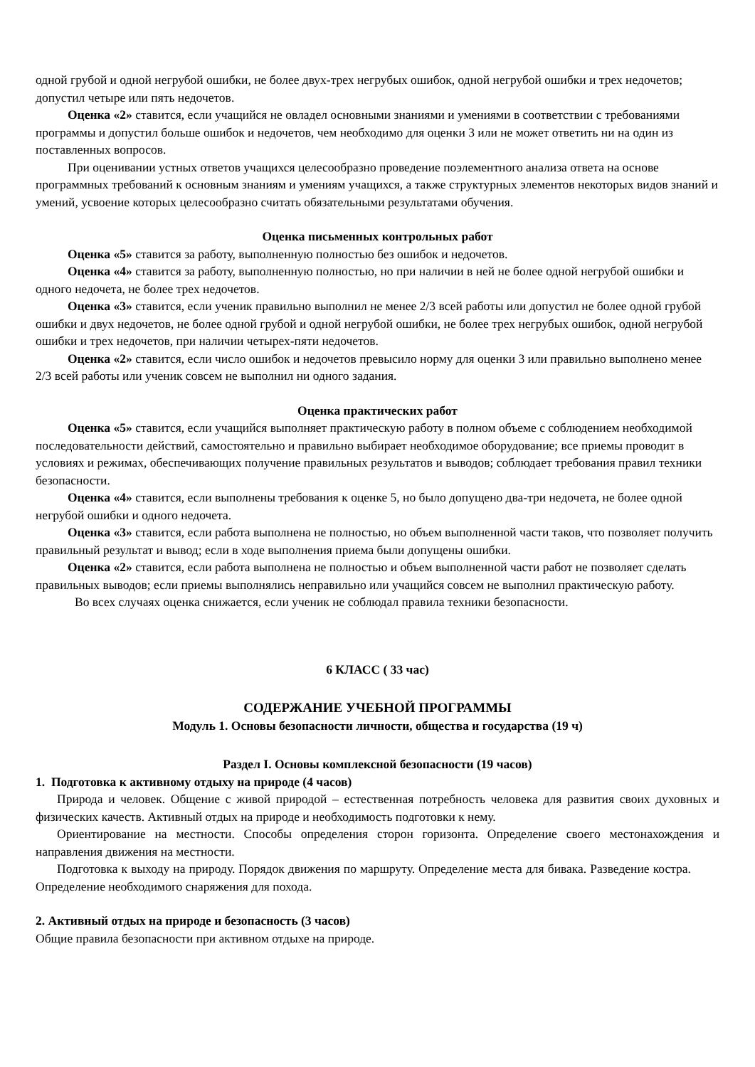одной грубой и одной негрубой ошибки, не более двух-трех негрубых ошибок, одной негрубой ошибки и трех недочетов; допустил четыре или пять недочетов.
Оценка «2» ставится, если учащийся не овладел основными знаниями и умениями в соответствии с требованиями программы и допустил больше ошибок и недочетов, чем необходимо для оценки 3 или не может ответить ни на один из поставленных вопросов.
При оценивании устных ответов учащихся целесообразно проведение поэлементного анализа ответа на основе программных требований к основным знаниям и умениям учащихся, а также структурных элементов некоторых видов знаний и умений, усвоение которых целесообразно считать обязательными результатами обучения.
Оценка письменных контрольных работ
Оценка «5» ставится за работу, выполненную полностью без ошибок и недочетов.
Оценка «4» ставится за работу, выполненную полностью, но при наличии в ней не более одной негрубой ошибки и одного недочета, не более трех недочетов.
Оценка «3» ставится, если ученик правильно выполнил не менее 2/3 всей работы или допустил не более одной грубой ошибки и двух недочетов, не более одной грубой и одной негрубой ошибки, не более трех негрубых ошибок, одной негрубой ошибки и трех недочетов, при наличии четырех-пяти недочетов.
Оценка «2» ставится, если число ошибок и недочетов превысило норму для оценки 3 или правильно выполнено менее 2/3 всей работы или ученик совсем не выполнил ни одного задания.
Оценка практических работ
Оценка «5» ставится, если учащийся выполняет практическую работу в полном объеме с соблюдением необходимой последовательности действий, самостоятельно и правильно выбирает необходимое оборудование; все приемы проводит в условиях и режимах, обеспечивающих получение правильных результатов и выводов; соблюдает требования правил техники безопасности.
Оценка «4» ставится, если выполнены требования к оценке 5, но было допущено два-три недочета, не более одной негрубой ошибки и одного недочета.
Оценка «3» ставится, если работа выполнена не полностью, но объем выполненной части таков, что позволяет получить правильный результат и вывод; если в ходе выполнения приема были допущены ошибки.
Оценка «2» ставится, если работа выполнена не полностью и объем выполненной части работ не позволяет сделать правильных выводов; если приемы выполнялись неправильно или учащийся совсем не выполнил практическую работу.
Во всех случаях оценка снижается, если ученик не соблюдал правила техники безопасности.
6 КЛАСС ( 33 час)
СОДЕРЖАНИЕ УЧЕБНОЙ ПРОГРАММЫ
Модуль 1. Основы безопасности личности, общества и государства (19 ч)
Раздел I. Основы комплексной безопасности (19 часов)
1. Подготовка к активному отдыху на природе (4 часов)
Природа и человек. Общение с живой природой – естественная потребность человека для развития своих духовных и физических качеств. Активный отдых на природе и необходимость подготовки к нему.
Ориентирование на местности. Способы определения сторон горизонта. Определение своего местонахождения и направления движения на местности.
Подготовка к выходу на природу. Порядок движения по маршруту. Определение места для бивака. Разведение костра. Определение необходимого снаряжения для похода.
2. Активный отдых на природе и безопасность (3 часов)
Общие правила безопасности при активном отдыхе на природе.